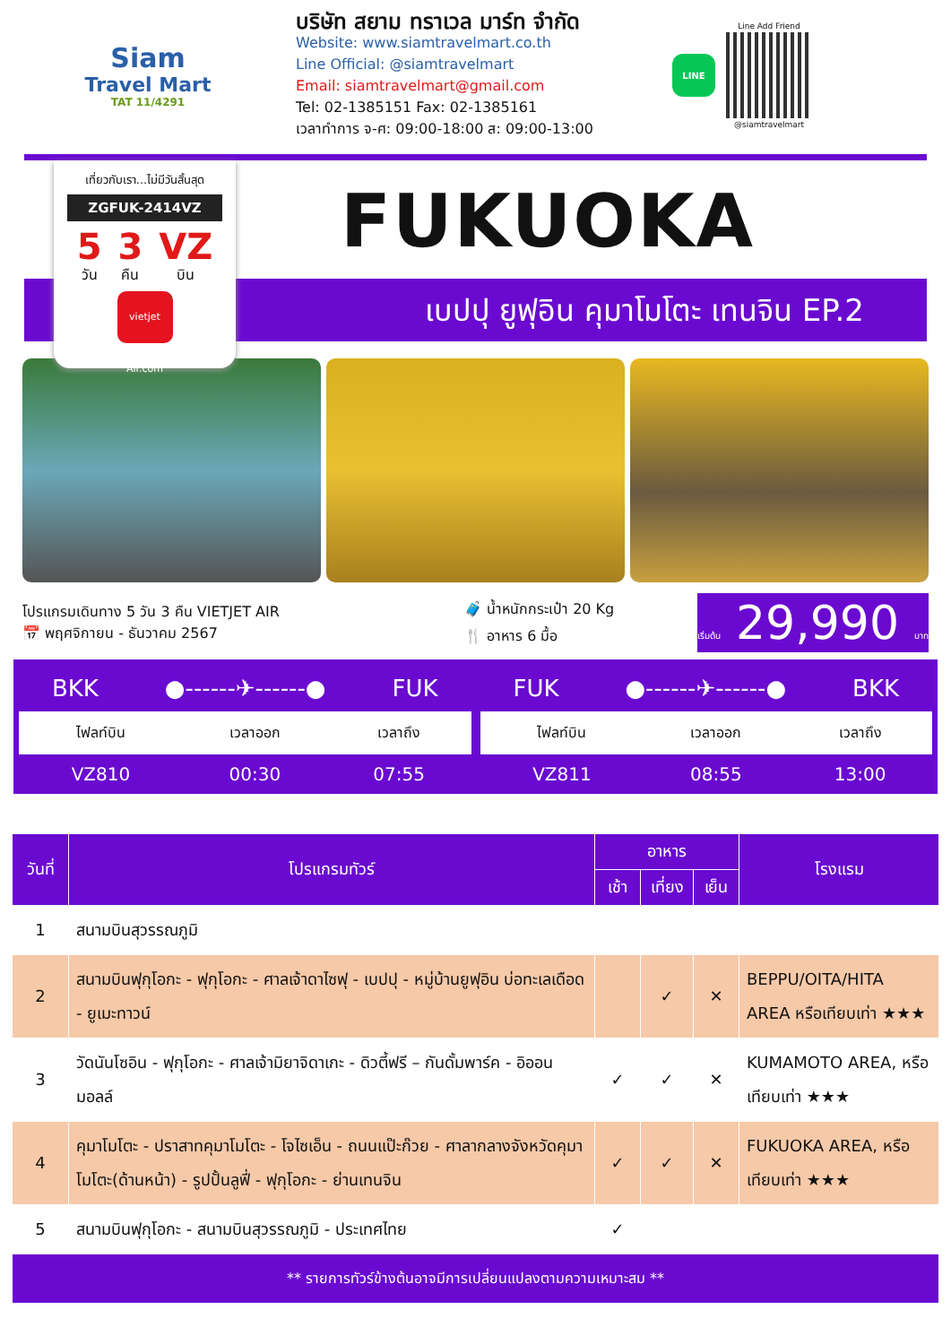Siam
Travel Mart
TAT 11/4291
บริษัท สยาม ทราเวล มาร์ท จำกัด
Website: www.siamtravelmart.co.th
Line Official: @siamtravelmart
Email: siamtravelmart@gmail.com
Tel: 02-1385151 Fax: 02-1385161
เวลาทำการ จ-ศ: 09:00-18:00 ส: 09:00-13:00
LINE
Line Add Friend
@siamtravelmart
เที่ยวกับเรา...ไม่มีวันสิ้นสุด
ZGFUK-2414VZ
5
วัน
3
คืน
VZ
บิน
vietjet Air.com
FUKUOKA
เบปปุ ยูฟุอิน คุมาโมโตะ เทนจิน EP.2
โปรแกรมเดินทาง 5 วัน 3 คืน VIETJET AIR
📅 พฤศจิกายน - ธันวาคม 2567
🧳 น้ำหนักกระเป๋า 20 Kg
🍴 อาหาร 6 มื้อ
เริ่มต้น 29,990 บาท
BKK ●------✈------● FUK
| ไฟลท์บิน | เวลาออก | เวลาถึง |
| --- | --- | --- |
| VZ810 | 00:30 | 07:55 |
FUK ●------✈------● BKK
| ไฟลท์บิน | เวลาออก | เวลาถึง |
| --- | --- | --- |
| VZ811 | 08:55 | 13:00 |
| วันที่ | โปรแกรมทัวร์ | อาหาร | | | โรงแรม |
| --- | --- | --- | --- | --- | --- |
| | | เช้า | เที่ยง | เย็น | |
| 1 | สนามบินสุวรรณภูมิ | | | | |
| 2 | สนามบินฟุกุโอกะ - ฟุกุโอกะ - ศาลเจ้าดาไซฟุ - เบปปุ - หมู่บ้านยูฟุอิน บ่อทะเลเดือด - ยูเมะทาวน์ | | ✓ | ✕ | BEPPU/OITA/HITA AREA หรือเทียบเท่า ★★★ |
| 3 | วัดนันโซอิน - ฟุกุโอกะ - ศาลเจ้ามิยาจิดาเกะ - ดิวตี้ฟรี – กันดั้มพาร์ค - อิออน มอลล์ | ✓ | ✓ | ✕ | KUMAMOTO AREA, หรือเทียบเท่า ★★★ |
| 4 | คุมาโมโตะ - ปราสาทคุมาโมโตะ - โจไซเอ็น - ถนนแป๊ะก๊วย - ศาลากลางจังหวัดคุมาโมโตะ(ด้านหน้า) - รูปปั้นลูฟี่ - ฟุกุโอกะ - ย่านเทนจิน | ✓ | ✓ | ✕ | FUKUOKA AREA, หรือเทียบเท่า ★★★ |
| 5 | สนามบินฟุกุโอกะ - สนามบินสุวรรณภูมิ - ประเทศไทย | ✓ | | | |
| ** รายการทัวร์ข้างต้นอาจมีการเปลี่ยนแปลงตามความเหมาะสม ** | | | | | |